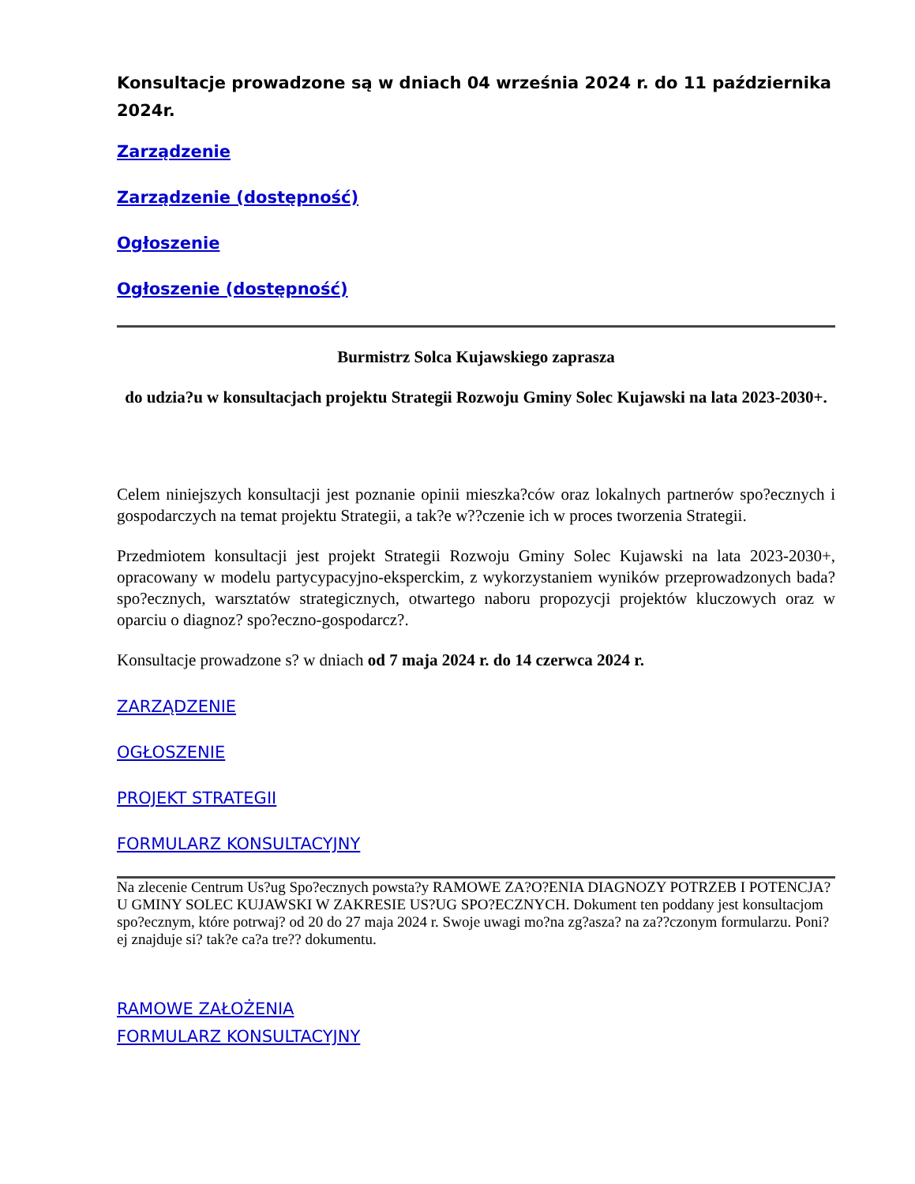Konsultacje prowadzone są w dniach 04 września 2024 r. do 11 października 2024r.
Zarządzenie
Zarządzenie (dostępność)
Ogłoszenie
Ogłoszenie (dostępność)
Burmistrz Solca Kujawskiego zaprasza
do udzia?u w konsultacjach projektu Strategii Rozwoju Gminy Solec Kujawski na lata 2023-2030+.
Celem niniejszych konsultacji jest poznanie opinii mieszka?ców oraz lokalnych partnerów spo?ecznych i gospodarczych na temat projektu Strategii, a tak?e w??czenie ich w proces tworzenia Strategii.
Przedmiotem konsultacji jest projekt Strategii Rozwoju Gminy Solec Kujawski na lata 2023-2030+, opracowany w modelu partycypacyjno-eksperckim, z wykorzystaniem wyników przeprowadzonych bada? spo?ecznych, warsztatów strategicznych, otwartego naboru propozycji projektów kluczowych oraz w oparciu o diagnoz? spo?eczno-gospodarcz?.
Konsultacje prowadzone s? w dniach od 7 maja 2024 r. do 14 czerwca 2024 r.
ZARZĄDZENIE
OGŁOSZENIE
PROJEKT STRATEGII
FORMULARZ KONSULTACYJNY
Na zlecenie Centrum Us?ug Spo?ecznych powsta?y RAMOWE ZA?O?ENIA DIAGNOZY POTRZEB I POTENCJA?U GMINY SOLEC KUJAWSKI W ZAKRESIE US?UG SPO?ECZNYCH. Dokument ten poddany jest konsultacjom spo?ecznym, które potrwaj? od 20 do 27 maja 2024 r. Swoje uwagi mo?na zg?asza? na za??czonym formularzu. Poni?ej znajduje si? tak?e ca?a tre?? dokumentu.
RAMOWE ZAŁOŻENIA
FORMULARZ KONSULTACYJNY